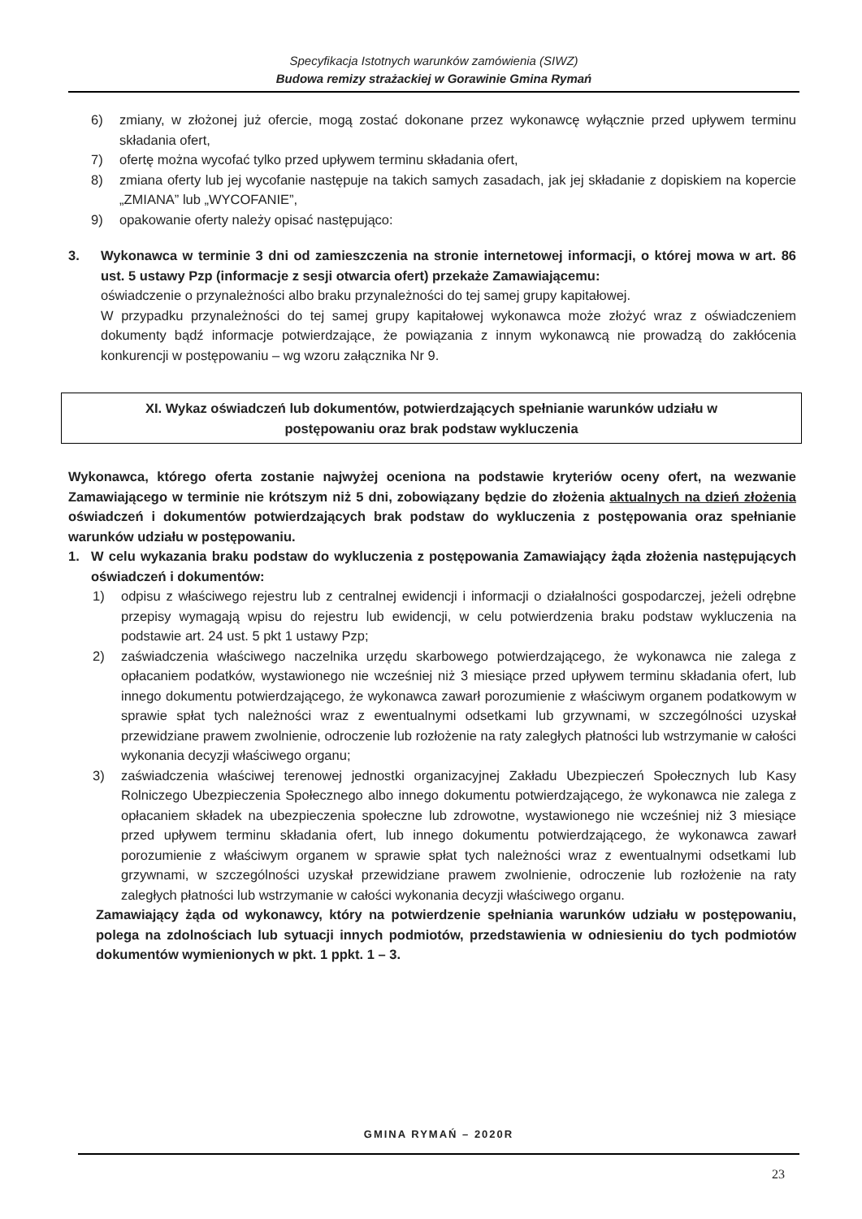Specyfikacja Istotnych warunków zamówienia (SIWZ)
Budowa remizy strażackiej w Gorawinie Gmina Rymań
6) zmiany, w złożonej już ofercie, mogą zostać dokonane przez wykonawcę wyłącznie przed upływem terminu składania ofert,
7) ofertę można wycofać tylko przed upływem terminu składania ofert,
8) zmiana oferty lub jej wycofanie następuje na takich samych zasadach, jak jej składanie z dopiskiem na kopercie „ZMIANA” lub „WYCOFANIE”,
9) opakowanie oferty należy opisać następująco:
3. Wykonawca w terminie 3 dni od zamieszczenia na stronie internetowej informacji, o której mowa w art. 86 ust. 5 ustawy Pzp (informacje z sesji otwarcia ofert) przekaże Zamawiającemu:
oświadczenie o przynależności albo braku przynależności do tej samej grupy kapitałowej.
W przypadku przynależności do tej samej grupy kapitałowej wykonawca może złożyć wraz z oświadczeniem dokumenty bądź informacje potwierdzające, że powiązania z innym wykonawcą nie prowadzą do zakłócenia konkurencji w postępowaniu – wg wzoru załącznika Nr 9.
XI. Wykaz oświadczeń lub dokumentów, potwierdzających spełnianie warunków udziału w
postępowaniu oraz brak podstaw wykluczenia
Wykonawca, którego oferta zostanie najwyżej oceniona na podstawie kryteriów oceny ofert, na wezwanie Zamawiającego w terminie nie krótszym niż 5 dni, zobowiązany będzie do złożenia aktualnych na dzień złożenia oświadczeń i dokumentów potwierdzających brak podstaw do wykluczenia z postępowania oraz spełnianie warunków udziału w postępowaniu.
1. W celu wykazania braku podstaw do wykluczenia z postępowania Zamawiający żąda złożenia następujących oświadczeń i dokumentów:
1) odpisu z właściwego rejestru lub z centralnej ewidencji i informacji o działalności gospodarczej, jeżeli odrębne przepisy wymagają wpisu do rejestru lub ewidencji, w celu potwierdzenia braku podstaw wykluczenia na podstawie art. 24 ust. 5 pkt 1 ustawy Pzp;
2) zaświadczenia właściwego naczelnika urzędu skarbowego potwierdzającego, że wykonawca nie zalega z opłacaniem podatków, wystawionego nie wcześniej niż 3 miesiące przed upływem terminu składania ofert, lub innego dokumentu potwierdzającego, że wykonawca zawarł porozumienie z właściwym organem podatkowym w sprawie spłat tych należności wraz z ewentualnymi odsetkami lub grzywnami, w szczególności uzyskał przewidziane prawem zwolnienie, odroczenie lub rozłożenie na raty zaległych płatności lub wstrzymanie w całości wykonania decyzji właściwego organu;
3) zaświadczenia właściwej terenowej jednostki organizacyjnej Zakładu Ubezpieczeń Społecznych lub Kasy Rolniczego Ubezpieczenia Społecznego albo innego dokumentu potwierdzającego, że wykonawca nie zalega z opłacaniem składek na ubezpieczenia społeczne lub zdrowotne, wystawionego nie wcześniej niż 3 miesiące przed upływem terminu składania ofert, lub innego dokumentu potwierdzającego, że wykonawca zawarł porozumienie z właściwym organem w sprawie spłat tych należności wraz z ewentualnymi odsetkami lub grzywnami, w szczególności uzyskał przewidziane prawem zwolnienie, odroczenie lub rozłożenie na raty zaległych płatności lub wstrzymanie w całości wykonania decyzji właściwego organu.
Zamawiający żąda od wykonawcy, który na potwierdzenie spełniania warunków udziału w postępowaniu, polega na zdolnościach lub sytuacji innych podmiotów, przedstawienia w odniesieniu do tych podmiotów dokumentów wymienionych w pkt. 1 ppkt. 1 – 3.
GMINA RYMAŃ – 2020R
23